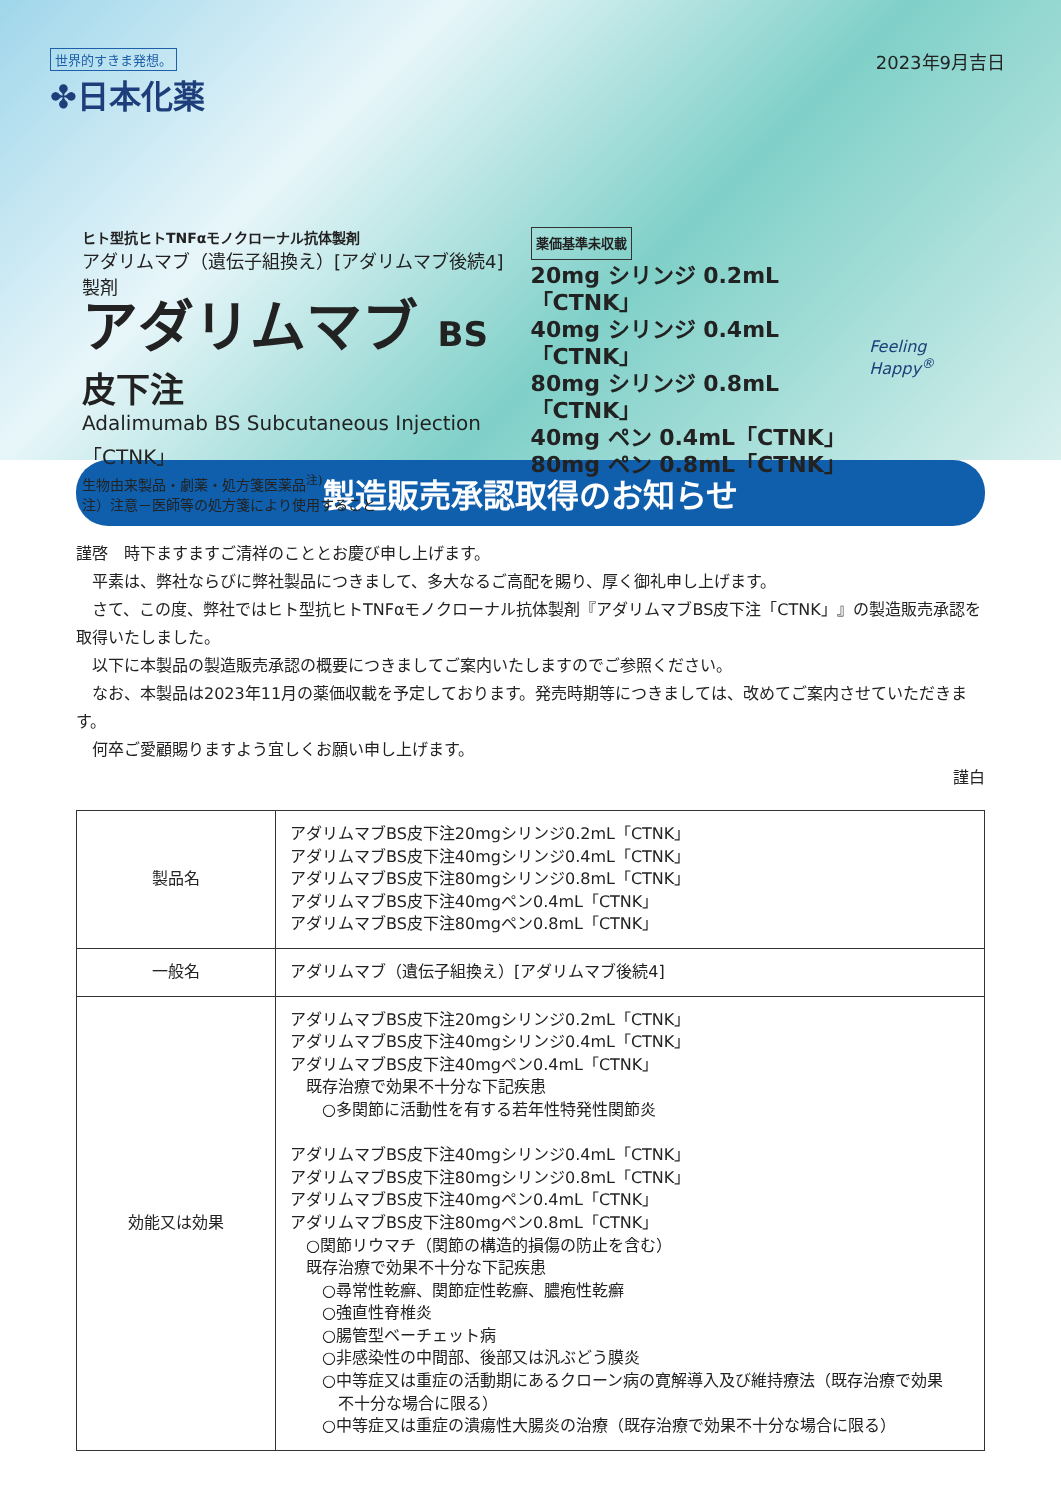世界的すきま発想。
✤日本化薬
2023年9月吉日
ヒト型抗ヒトTNFαモノクローナル抗体製剤
アダリムマブ（遺伝子組換え）[アダリムマブ後続4] 製剤
アダリムマブ BS皮下注
Adalimumab BS Subcutaneous Injection「CTNK」
生物由来製品・劇薬・処方箋医薬品<sup>注)</sup>
注）注意－医師等の処方箋により使用すること
薬価基準未収載
20mg シリンジ 0.2mL「CTNK」
40mg シリンジ 0.4mL「CTNK」
80mg シリンジ 0.8mL「CTNK」
40mg ペン 0.4mL「CTNK」
80mg ペン 0.8mL「CTNK」
Feeling Happy<sup>®</sup>
製造販売承認取得のお知らせ
謹啓　時下ますますご清祥のこととお慶び申し上げます。
平素は、弊社ならびに弊社製品につきまして、多大なるご高配を賜り、厚く御礼申し上げます。
さて、この度、弊社ではヒト型抗ヒトTNFαモノクローナル抗体製剤『アダリムマブBS皮下注「CTNK」』の製造販売承認を取得いたしました。
以下に本製品の製造販売承認の概要につきましてご案内いたしますのでご参照ください。
なお、本製品は2023年11月の薬価収載を予定しております。発売時期等につきましては、改めてご案内させていただきます。
何卒ご愛顧賜りますよう宜しくお願い申し上げます。
謹白
| 製品名 | アダリムマブBS皮下注20mgシリンジ0.2mL「CTNK」 アダリムマブBS皮下注40mgシリンジ0.4mL「CTNK」 アダリムマブBS皮下注80mgシリンジ0.8mL「CTNK」 アダリムマブBS皮下注40mgペン0.4mL「CTNK」 アダリムマブBS皮下注80mgペン0.8mL「CTNK」 |
| 一般名 | アダリムマブ（遺伝子組換え）[アダリムマブ後続4] |
| 効能又は効果 | アダリムマブBS皮下注20mgシリンジ0.2mL「CTNK」 アダリムマブBS皮下注40mgシリンジ0.4mL「CTNK」 アダリムマブBS皮下注40mgペン0.4mL「CTNK」 既存治療で効果不十分な下記疾患 ○多関節に活動性を有する若年性特発性関節炎 アダリムマブBS皮下注40mgシリンジ0.4mL「CTNK」 アダリムマブBS皮下注80mgシリンジ0.8mL「CTNK」 アダリムマブBS皮下注40mgペン0.4mL「CTNK」 アダリムマブBS皮下注80mgペン0.8mL「CTNK」 ○関節リウマチ（関節の構造的損傷の防止を含む） 既存治療で効果不十分な下記疾患 ○尋常性乾癬、関節症性乾癬、膿疱性乾癬 ○強直性脊椎炎 ○腸管型ベーチェット病 ○非感染性の中間部、後部又は汎ぶどう膜炎 ○中等症又は重症の活動期にあるクローン病の寛解導入及び維持療法（既存治療で効果 不十分な場合に限る） ○中等症又は重症の潰瘍性大腸炎の治療（既存治療で効果不十分な場合に限る） |